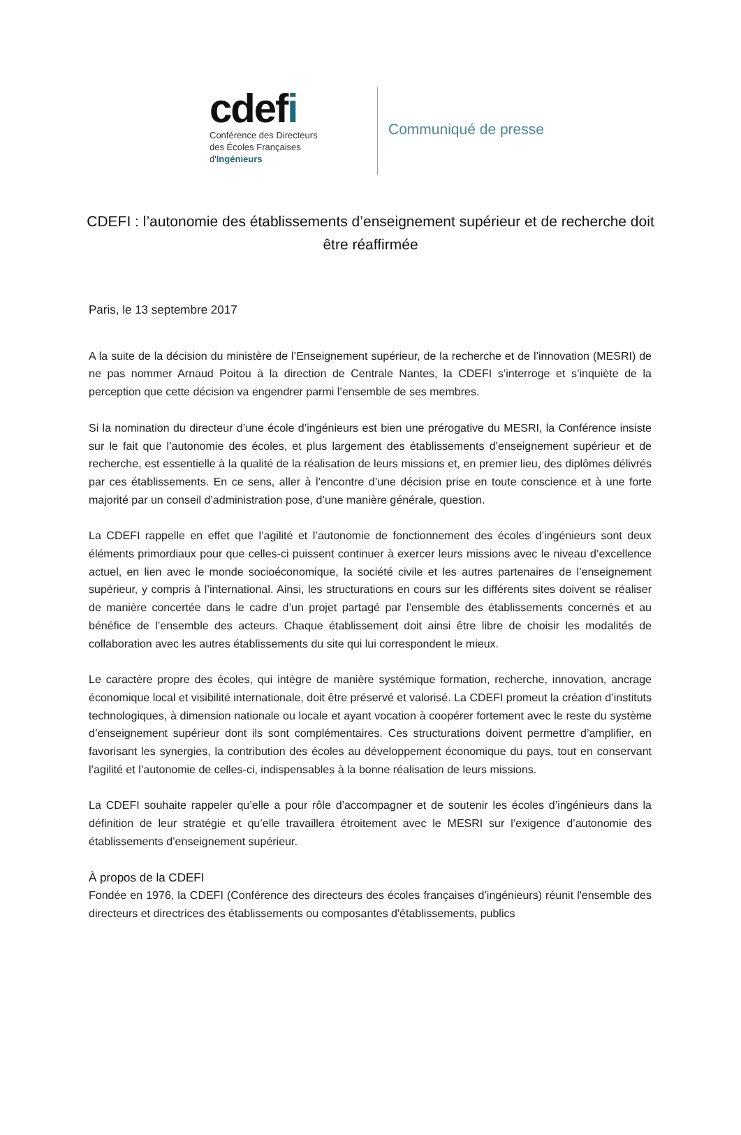cdefi
Conférence des Directeurs
des Écoles Françaises
d'Ingénieurs
Communiqué de presse
CDEFI : l’autonomie des établissements d’enseignement supérieur et de recherche doit être réaffirmée
Paris, le 13 septembre 2017
A la suite de la décision du ministère de l’Enseignement supérieur, de la recherche et de l’innovation (MESRI) de ne pas nommer Arnaud Poitou à la direction de Centrale Nantes, la CDEFI s’interroge et s’inquiète de la perception que cette décision va engendrer parmi l’ensemble de ses membres.
Si la nomination du directeur d’une école d’ingénieurs est bien une prérogative du MESRI, la Conférence insiste sur le fait que l’autonomie des écoles, et plus largement des établissements d’enseignement supérieur et de recherche, est essentielle à la qualité de la réalisation de leurs missions et, en premier lieu, des diplômes délivrés par ces établissements. En ce sens, aller à l’encontre d’une décision prise en toute conscience et à une forte majorité par un conseil d’administration pose, d’une manière générale, question.
La CDEFI rappelle en effet que l’agilité et l’autonomie de fonctionnement des écoles d’ingénieurs sont deux éléments primordiaux pour que celles-ci puissent continuer à exercer leurs missions avec le niveau d’excellence actuel, en lien avec le monde socioéconomique, la société civile et les autres partenaires de l’enseignement supérieur, y compris à l’international. Ainsi, les structurations en cours sur les différents sites doivent se réaliser de manière concertée dans le cadre d’un projet partagé par l’ensemble des établissements concernés et au bénéfice de l’ensemble des acteurs. Chaque établissement doit ainsi être libre de choisir les modalités de collaboration avec les autres établissements du site qui lui correspondent le mieux.
Le caractère propre des écoles, qui intègre de manière systémique formation, recherche, innovation, ancrage économique local et visibilité internationale, doit être préservé et valorisé. La CDEFI promeut la création d’instituts technologiques, à dimension nationale ou locale et ayant vocation à coopérer fortement avec le reste du système d’enseignement supérieur dont ils sont complémentaires. Ces structurations doivent permettre d’amplifier, en favorisant les synergies, la contribution des écoles au développement économique du pays, tout en conservant l’agilité et l’autonomie de celles-ci, indispensables à la bonne réalisation de leurs missions.
La CDEFI souhaite rappeler qu’elle a pour rôle d’accompagner et de soutenir les écoles d’ingénieurs dans la définition de leur stratégie et qu’elle travaillera étroitement avec le MESRI sur l’exigence d’autonomie des établissements d’enseignement supérieur.
À propos de la CDEFI
Fondée en 1976, la CDEFI (Conférence des directeurs des écoles françaises d’ingénieurs) réunit l'ensemble des directeurs et directrices des établissements ou composantes d'établissements, publics